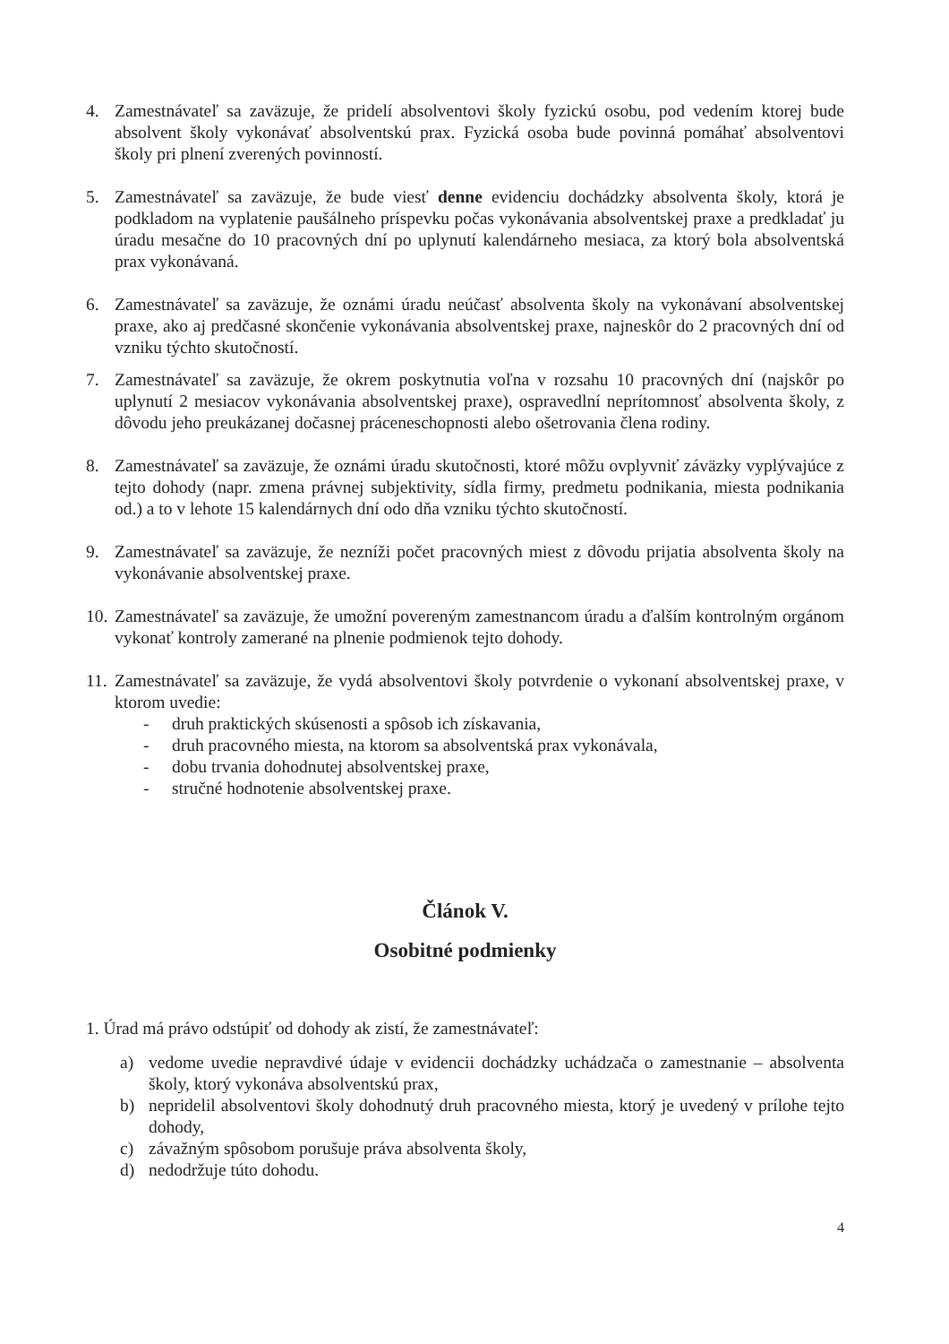4. Zamestnávateľ sa zaväzuje, že pridelí absolventovi školy fyzickú osobu, pod vedením ktorej bude absolvent školy vykonávať absolventskú prax. Fyzická osoba bude povinná pomáhať absolventovi školy pri plnení zverených povinností.
5. Zamestnávateľ sa zaväzuje, že bude viesť denne evidenciu dochádzky absolventa školy, ktorá je podkladom na vyplatenie paušálneho príspevku počas vykonávania absolventskej praxe a predkladať ju úradu mesačne do 10 pracovných dní po uplynutí kalendárneho mesiaca, za ktorý bola absolventská prax vykonávaná.
6. Zamestnávateľ sa zaväzuje, že oznámi úradu neúčasť absolventa školy na vykonávaní absolventskej praxe, ako aj predčasné skončenie vykonávania absolventskej praxe, najneskôr do 2 pracovných dní od vzniku týchto skutočností.
7. Zamestnávateľ sa zaväzuje, že okrem poskytnutia voľna v rozsahu 10 pracovných dní (najskôr po uplynutí 2 mesiacov vykonávania absolventskej praxe), ospravedlní neprítomnosť absolventa školy, z dôvodu jeho preukázanej dočasnej práceneschopnosti alebo ošetrovania člena rodiny.
8. Zamestnávateľ sa zaväzuje, že oznámi úradu skutočnosti, ktoré môžu ovplyvniť záväzky vyplývajúce z tejto dohody (napr. zmena právnej subjektivity, sídla firmy, predmetu podnikania, miesta podnikania od.) a to v lehote 15 kalendárnych dní odo dňa vzniku týchto skutočností.
9. Zamestnávateľ sa zaväzuje, že nezníži počet pracovných miest z dôvodu prijatia absolventa školy na vykonávanie absolventskej praxe.
10. Zamestnávateľ sa zaväzuje, že umožní povereným zamestnancom úradu a ďalším kontrolným orgánom vykonať kontroly zamerané na plnenie podmienok tejto dohody.
11. Zamestnávateľ sa zaväzuje, že vydá absolventovi školy potvrdenie o vykonaní absolventskej praxe, v ktorom uvedie:
- druh praktických skúsenosti a spôsob ich získavania,
- druh pracovného miesta, na ktorom sa absolventská prax vykonávala,
- dobu trvania dohodnutej absolventskej praxe,
- stručné hodnotenie absolventskej praxe.
Článok V.
Osobitné podmienky
1. Úrad má právo odstúpiť od dohody ak zistí, že zamestnávateľ:
a) vedome uvedie nepravdivé údaje v evidencii dochádzky uchádzača o zamestnanie – absolventa školy, ktorý vykonáva absolventskú prax,
b) nepridelil absolventovi školy dohodnutý druh pracovného miesta, ktorý je uvedený v prílohe tejto dohody,
c) závažným spôsobom porušuje práva absolventa školy,
d) nedodržuje túto dohodu.
4